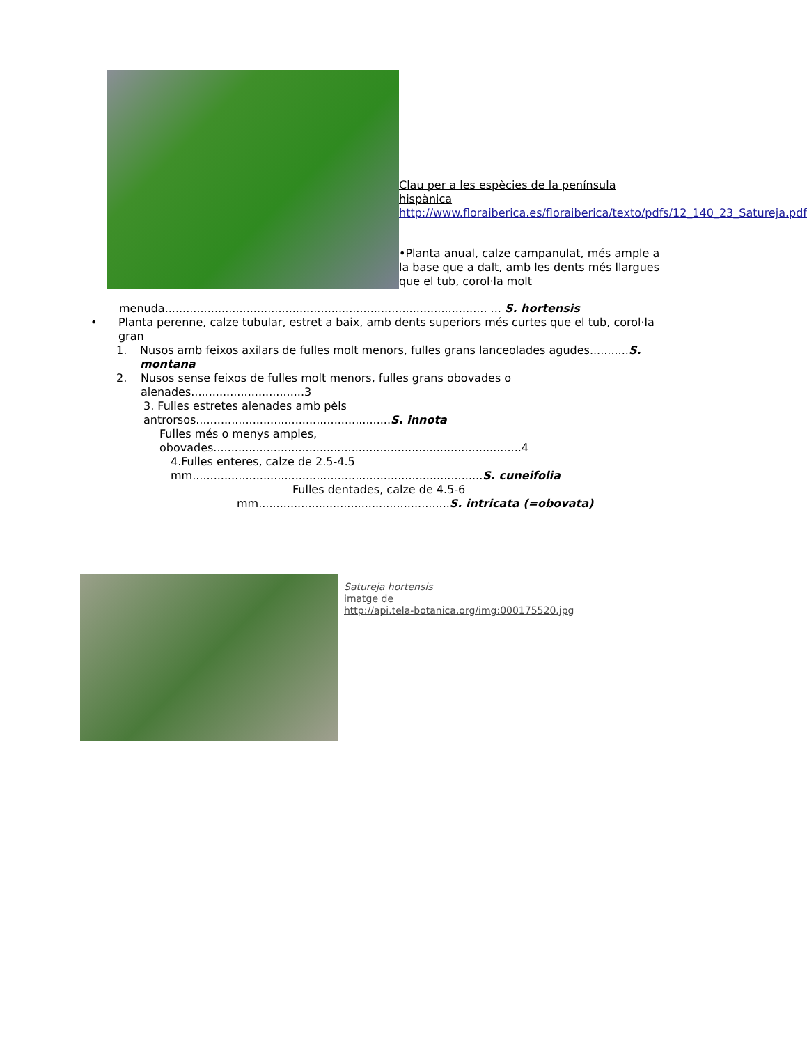Clau per a les espècies de la península hispànica http://www.floraiberica.es/floraiberica/texto/pdfs/12_140_23_Satureja.pdf
•Planta anual, calze campanulat, més ample a la base que a dalt, amb les dents més llargues que el tub, corol·la molt
menuda........................................................................................... ... S. hortensis
• Planta perenne, calze tubular, estret a baix, amb dents superiors més curtes que el tub, corol·la gran
1. Nusos amb feixos axilars de fulles molt menors, fulles grans lanceolades agudes...........S. montana
2. Nusos sense feixos de fulles molt menors, fulles grans obovades o alenades................................3
3. Fulles estretes alenades amb pèls
antrorsos.......................................................S. innota
Fulles més o menys amples,
obovades.......................................................................................4
4.Fulles enteres, calze de 2.5-4.5
mm..................................................................................S. cuneifolia
Fulles dentades, calze de 4.5-6
mm......................................................S. intricata (=obovata)
Satureja hortensis
imatge de
http://api.tela-botanica.org/img:000175520.jpg